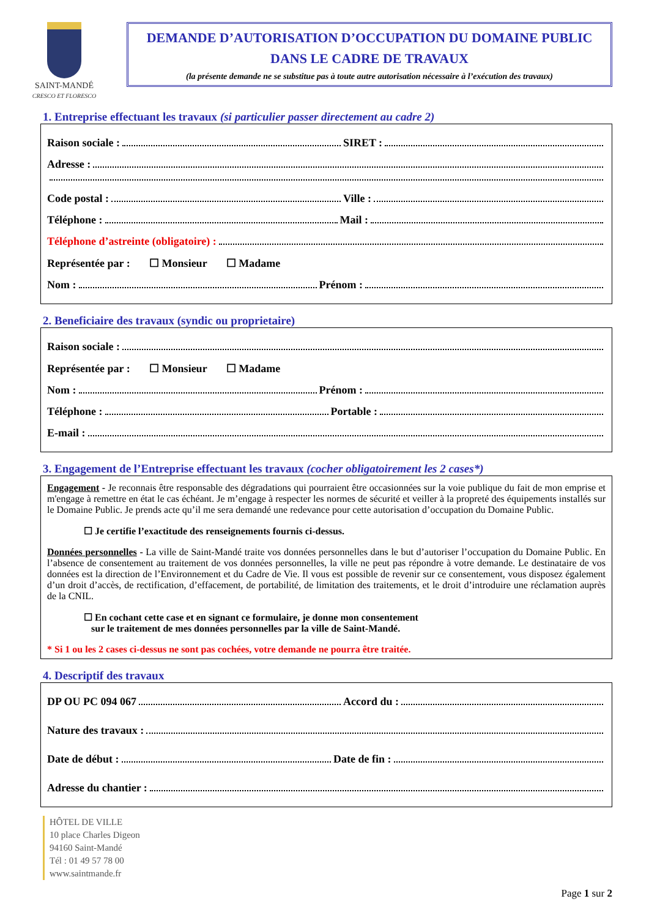SAINT-MANDÉ
CRESCO ET FLORESCO
DEMANDE D’AUTORISATION D’OCCUPATION DU DOMAINE PUBLIC
DANS LE CADRE DE TRAVAUX
(la présente demande ne se substitue pas à toute autre autorisation nécessaire à l’exécution des travaux)
1. Entreprise effectuant les travaux (si particulier passer directement au cadre 2)
Raison sociale : SIRET :
Adresse :
Code postal : Ville :
Téléphone : Mail :
Téléphone d’astreinte (obligatoire) :
Représentée par : ☐ Monsieur ☐ Madame
Nom : Prénom :
2. Beneficiaire des travaux (syndic ou proprietaire)
Raison sociale :
Représentée par : ☐ Monsieur ☐ Madame
Nom : Prénom :
Téléphone : Portable :
E-mail :
3. Engagement de l’Entreprise effectuant les travaux (cocher obligatoirement les 2 cases*)
Engagement - Je reconnais être responsable des dégradations qui pourraient être occasionnées sur la voie publique du fait de mon emprise et m'engage à remettre en état le cas échéant. Je m’engage à respecter les normes de sécurité et veiller à la propreté des équipements installés sur le Domaine Public. Je prends acte qu’il me sera demandé une redevance pour cette autorisation d’occupation du Domaine Public.
☐ Je certifie l’exactitude des renseignements fournis ci-dessus.
Données personnelles - La ville de Saint-Mandé traite vos données personnelles dans le but d’autoriser l’occupation du Domaine Public. En l’absence de consentement au traitement de vos données personnelles, la ville ne peut pas répondre à votre demande. Le destinataire de vos données est la direction de l’Environnement et du Cadre de Vie. Il vous est possible de revenir sur ce consentement, vous disposez également d’un droit d’accès, de rectification, d’effacement, de portabilité, de limitation des traitements, et le droit d’introduire une réclamation auprès de la CNIL.
☐ En cochant cette case et en signant ce formulaire, je donne mon consentement
sur le traitement de mes données personnelles par la ville de Saint-Mandé.
* Si 1 ou les 2 cases ci-dessus ne sont pas cochées, votre demande ne pourra être traitée.
4. Descriptif des travaux
DP OU PC 094 067 Accord du :
Nature des travaux :
Date de début : Date de fin :
Adresse du chantier :
HÔTEL DE VILLE
10 place Charles Digeon
94160 Saint-Mandé
Tél : 01 49 57 78 00
www.saintmande.fr
Page 1 sur 2